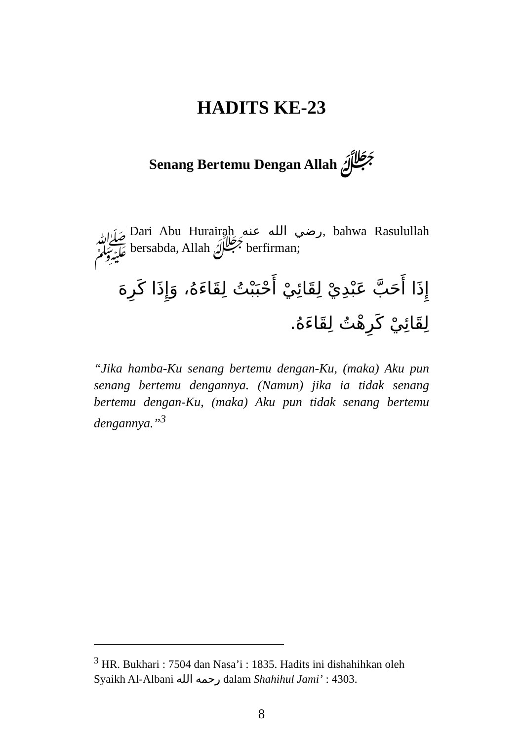HADITS KE-23
Senang Bertemu Dengan Allah ﷻ
Dari Abu Hurairah رضي الله عنه, bahwa Rasulullah ﷺ bersabda, Allah ﷻ berfirman;
إِذَا أَحَبَّ عَبْدِيْ لِقَائِيْ أَحْبَبْتُ لِقَاءَهُ، وَإِذَا كَرِهَ لِقَائِيْ كَرِهْتُ لِقَاءَهُ.
“Jika hamba-Ku senang bertemu dengan-Ku, (maka) Aku pun senang bertemu dengannya. (Namun) jika ia tidak senang bertemu dengan-Ku, (maka) Aku pun tidak senang bertemu dengannya.”<sup>3</sup>
<sup>3</sup> HR. Bukhari : 7504 dan Nasa’i : 1835. Hadits ini dishahihkan oleh Syaikh Al-Albani رحمه الله dalam Shahihul Jami’ : 4303.
8